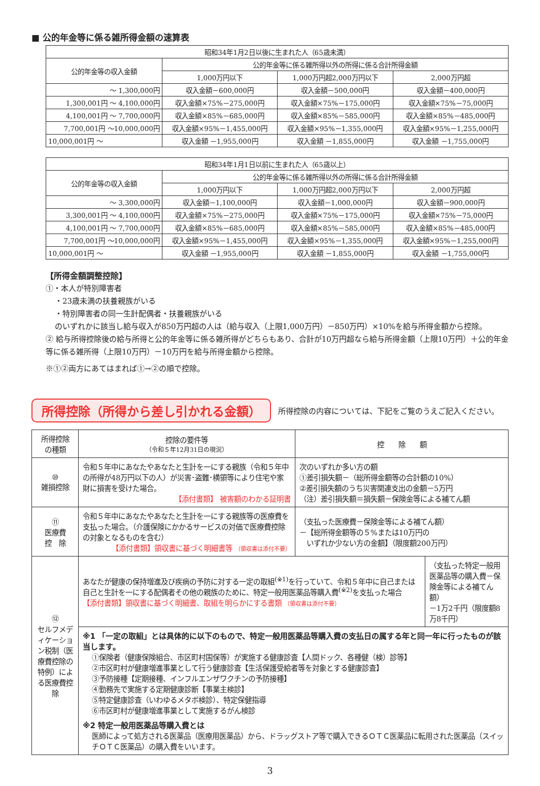■ 公的年金等に係る雑所得金額の速算表
| 昭和34年1月2日以後に生まれた人（65歳未満） | | | |
| --- | --- | --- | --- |
| 公的年金等の収入金額 | 公的年金等に係る雑所得以外の所得に係る合計所得金額 | | |
| | 1,000万円以下 | 1,000万円超2,000万円以下 | 2,000万円超 |
| ～ 1,300,000円 | 収入金額－600,000円 | 収入金額－500,000円 | 収入金額－400,000円 |
| 1,300,001円 ～ 4,100,000円 | 収入金額×75%－275,000円 | 収入金額×75%－175,000円 | 収入金額×75%－75,000円 |
| 4,100,001円 ～ 7,700,000円 | 収入金額×85%－685,000円 | 収入金額×85%－585,000円 | 収入金額×85%－485,000円 |
| 7,700,001円 ～10,000,000円 | 収入金額×95%－1,455,000円 | 収入金額×95%－1,355,000円 | 収入金額×95%－1,255,000円 |
| 10,000,001円 ～ | 収入金額 －1,955,000円 | 収入金額 －1,855,000円 | 収入金額 －1,755,000円 |
| 昭和34年1月1日以前に生まれた人（65歳以上） | | | |
| --- | --- | --- | --- |
| 公的年金等の収入金額 | 公的年金等に係る雑所得以外の所得に係る合計所得金額 | | |
| | 1,000万円以下 | 1,000万円超2,000万円以下 | 2,000万円超 |
| ～ 3,300,000円 | 収入金額－1,100,000円 | 収入金額－1,000,000円 | 収入金額－900,000円 |
| 3,300,001円 ～ 4,100,000円 | 収入金額×75%－275,000円 | 収入金額×75%－175,000円 | 収入金額×75%－75,000円 |
| 4,100,001円 ～ 7,700,000円 | 収入金額×85%－685,000円 | 収入金額×85%－585,000円 | 収入金額×85%－485,000円 |
| 7,700,001円 ～10,000,000円 | 収入金額×95%－1,455,000円 | 収入金額×95%－1,355,000円 | 収入金額×95%－1,255,000円 |
| 10,000,001円 ～ | 収入金額 －1,955,000円 | 収入金額 －1,855,000円 | 収入金額 －1,755,000円 |
【所得金額調整控除】
①・本人が特別障害者
・23歳未満の扶養親族がいる
・特別障害者の同一生計配偶者・扶養親族がいる
のいずれかに該当し給与収入が850万円超の人は（給与収入（上限1,000万円）－850万円）×10%を給与所得金額から控除。
② 給与所得控除後の給与所得と公的年金等に係る雑所得がどちらもあり、合計が10万円超なら給与所得金額（上限10万円）＋公的年金等に係る雑所得（上限10万円）－10万円を給与所得金額から控除。
※①②両方にあてはまれば①→②の順で控除。
所得控除（所得から差し引かれる金額）
所得控除の内容については、下記をご覧のうえご記入ください。
| 所得控除 の種類 | 控除の要件等 （令和５年12月31日の現況） | 控 除 額 | |
| --- | --- | --- | --- |
| ⑩ 雑損控除 | 令和５年中にあなたやあなたと生計を一にする親族（令和５年中の所得が48万円以下の人）が災害･盗難･横領等により住宅や家財に損害を受けた場合。 【添付書類】 被害額のわかる証明書 | 次のいずれか多い方の額 ①差引損失額－（総所得金額等の合計額の10%） ②差引損失額のうち災害関連支出の金額－5万円 （注）差引損失額＝損失額－保険金等による補てん額 | |
| ⑪ 医療費 控 除 | 令和５年中にあなたやあなたと生計を一にする親族等の医療費を支払った場合。（介護保険にかかるサービスの対価で医療費控除の対象となるものを含む） 【添付書類】領収書に基づく明細書等 （領収書は添付不要） | （支払った医療費－保険金等による補てん額） －【総所得金額等の５%または10万円の いずれか少ない方の金額】（限度額200万円） | |
| ⑫ セルフメディケーション税制（医療費控除の特例）による医療費控除 | あなたが健康の保持増進及び疾病の予防に対する一定の取組<sup>(※1)</sup>を行っていて、令和５年中に自己または自己と生計を一にする配偶者その他の親族のために、特定一般用医薬品等購入費<sup>(※2)</sup>を支払った場合 【添付書類】領収書に基づく明細書、取組を明らかにする書類 （領収書は添付不要） | | （支払った特定一般用医薬品等の購入費－保険金等による補てん額） －1万2千円（限度額8万8千円） |
| | ※1 「一定の取組」とは具体的に以下のもので、特定一般用医薬品等購入費の支払日の属する年と同一年に行ったものが該当します。 ①保険者（健康保険組合、市区町村国保等）が実施する健康診査【人間ドック、各種健（検）診等】 ②市区町村が健康増進事業として行う健康診査【生活保護受給者等を対象とする健康診査】 ③予防接種【定期接種、インフルエンザワクチンの予防接種】 ④勤務先で実施する定期健康診断【事業主検診】 ⑤特定健康診査（いわゆるメタボ検診）、特定保健指導 ⑥市区町村が健康増進事業として実施するがん検診 ※2 特定一般用医薬品等購入費とは 医師によって処方される医薬品（医療用医薬品）から、ドラッグストア等で購入できるＯＴＣ医薬品に転用された医薬品（スイッチＯＴＣ医薬品）の購入費をいいます。 | | |
3